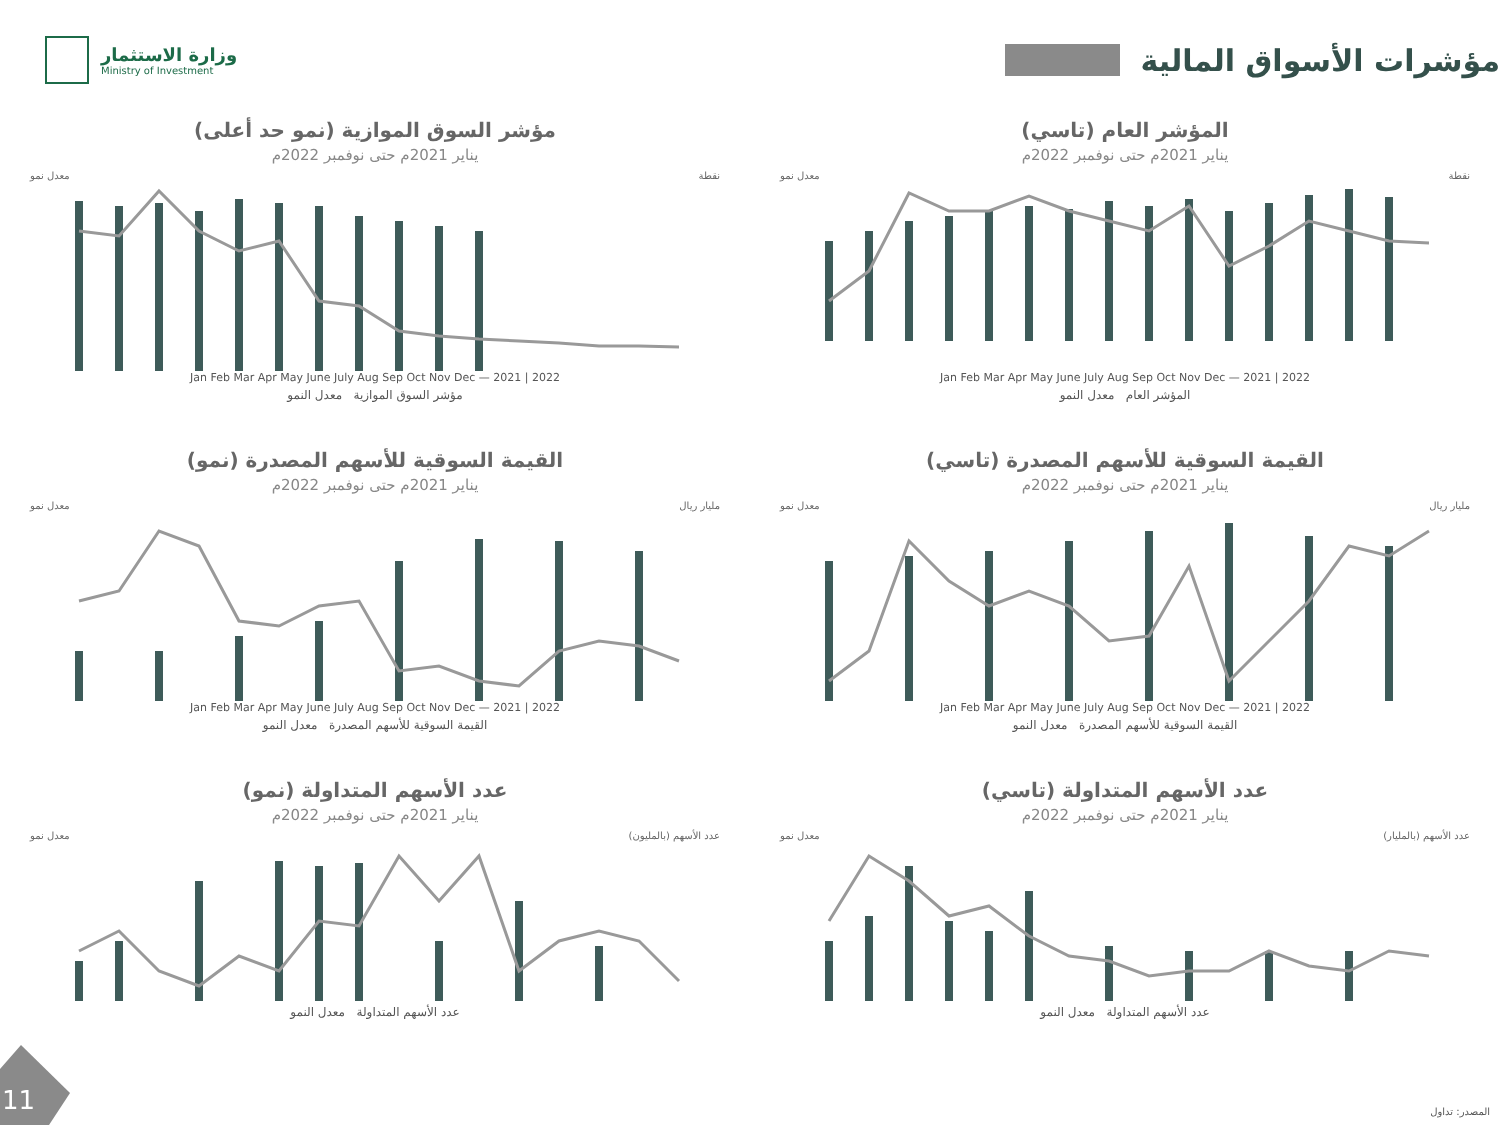وزارة الاستثمار
Ministry of Investment
مؤشرات الأسواق المالية
المؤشر العام (تاسي)
يناير 2021م حتى نوفمبر 2022م
نقطة معدل نمو
Jan Feb Mar Apr May June July Aug Sep Oct Nov Dec — 2021 | 2022
المؤشر العام معدل النمو
مؤشر السوق الموازية (نمو حد أعلى)
يناير 2021م حتى نوفمبر 2022م
نقطة معدل نمو
Jan Feb Mar Apr May June July Aug Sep Oct Nov Dec — 2021 | 2022
مؤشر السوق الموازية معدل النمو
القيمة السوقية للأسهم المصدرة (تاسي)
يناير 2021م حتى نوفمبر 2022م
مليار ريال معدل نمو
Jan Feb Mar Apr May June July Aug Sep Oct Nov Dec — 2021 | 2022
القيمة السوقية للأسهم المصدرة معدل النمو
القيمة السوقية للأسهم المصدرة (نمو)
يناير 2021م حتى نوفمبر 2022م
مليار ريال معدل نمو
Jan Feb Mar Apr May June July Aug Sep Oct Nov Dec — 2021 | 2022
القيمة السوقية للأسهم المصدرة معدل النمو
عدد الأسهم المتداولة (تاسي)
يناير 2021م حتى نوفمبر 2022م
عدد الأسهم (بالمليار) معدل نمو
عدد الأسهم المتداولة معدل النمو
عدد الأسهم المتداولة (نمو)
يناير 2021م حتى نوفمبر 2022م
عدد الأسهم (بالمليون) معدل نمو
عدد الأسهم المتداولة معدل النمو
المصدر: تداول 11